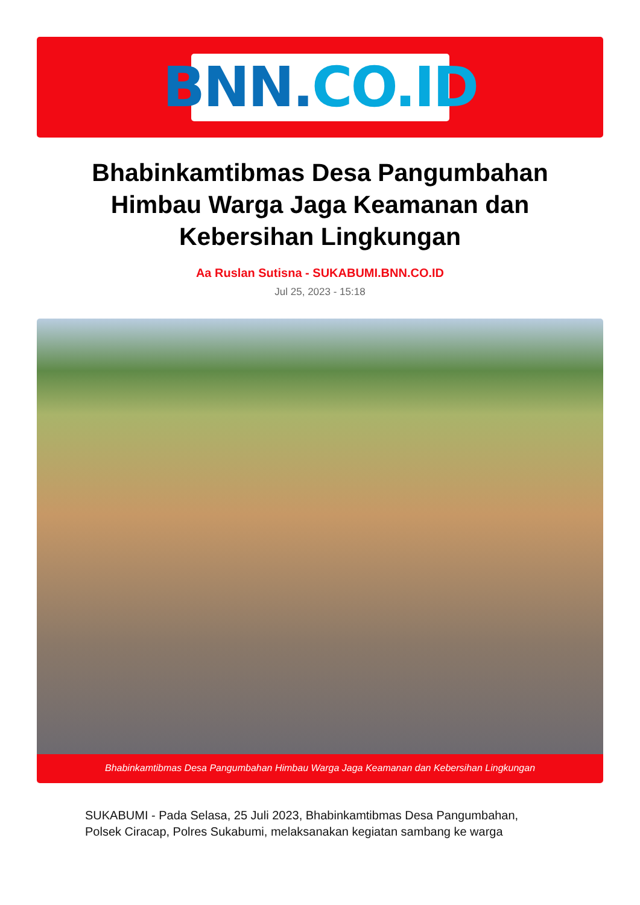BNN. CO.ID
Bhabinkamtibmas Desa Pangumbahan Himbau Warga Jaga Keamanan dan Kebersihan Lingkungan
Aa Ruslan Sutisna - SUKABUMI.BNN.CO.ID
Jul 25, 2023 - 15:18
Bhabinkamtibmas Desa Pangumbahan Himbau Warga Jaga Keamanan dan Kebersihan Lingkungan
SUKABUMI - Pada Selasa, 25 Juli 2023, Bhabinkamtibmas Desa Pangumbahan, Polsek Ciracap, Polres Sukabumi, melaksanakan kegiatan sambang ke warga